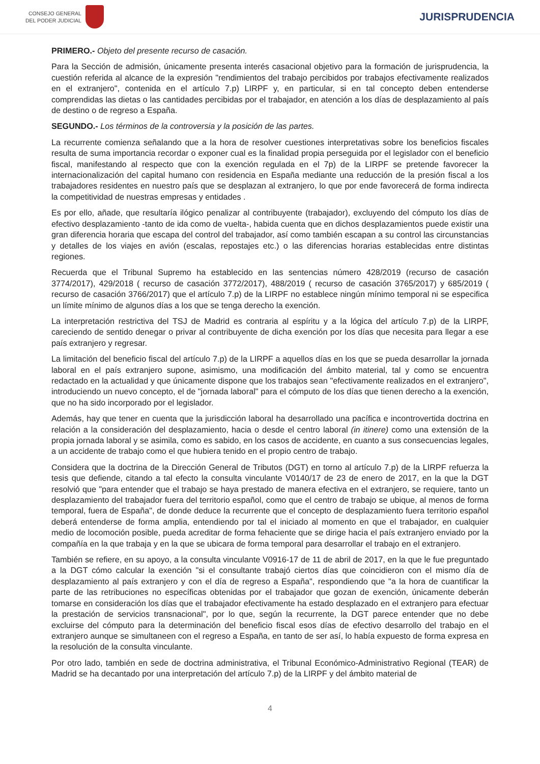CONSEJO GENERAL
DEL PODER JUDICIAL
JURISPRUDENCIA
PRIMERO.- Objeto del presente recurso de casación.
Para la Sección de admisión, únicamente presenta interés casacional objetivo para la formación de jurisprudencia, la cuestión referida al alcance de la expresión "rendimientos del trabajo percibidos por trabajos efectivamente realizados en el extranjero", contenida en el artículo 7.p) LIRPF y, en particular, si en tal concepto deben entenderse comprendidas las dietas o las cantidades percibidas por el trabajador, en atención a los días de desplazamiento al país de destino o de regreso a España.
SEGUNDO.- Los términos de la controversia y la posición de las partes.
La recurrente comienza señalando que a la hora de resolver cuestiones interpretativas sobre los beneficios fiscales resulta de suma importancia recordar o exponer cual es la finalidad propia perseguida por el legislador con el beneficio fiscal, manifestando al respecto que con la exención regulada en el 7p) de la LIRPF se pretende favorecer la internacionalización del capital humano con residencia en España mediante una reducción de la presión fiscal a los trabajadores residentes en nuestro país que se desplazan al extranjero, lo que por ende favorecerá de forma indirecta la competitividad de nuestras empresas y entidades .
Es por ello, añade, que resultaría ilógico penalizar al contribuyente (trabajador), excluyendo del cómputo los días de efectivo desplazamiento -tanto de ida como de vuelta-, habida cuenta que en dichos desplazamientos puede existir una gran diferencia horaria que escapa del control del trabajador, así como también escapan a su control las circunstancias y detalles de los viajes en avión (escalas, repostajes etc.) o las diferencias horarias establecidas entre distintas regiones.
Recuerda que el Tribunal Supremo ha establecido en las sentencias número 428/2019 (recurso de casación 3774/2017), 429/2018 ( recurso de casación 3772/2017), 488/2019 ( recurso de casación 3765/2017) y 685/2019 ( recurso de casación 3766/2017) que el artículo 7.p) de la LIRPF no establece ningún mínimo temporal ni se especifica un límite mínimo de algunos días a los que se tenga derecho la exención.
La interpretación restrictiva del TSJ de Madrid es contraria al espíritu y a la lógica del artículo 7.p) de la LIRPF, careciendo de sentido denegar o privar al contribuyente de dicha exención por los días que necesita para llegar a ese país extranjero y regresar.
La limitación del beneficio fiscal del artículo 7.p) de la LIRPF a aquellos días en los que se pueda desarrollar la jornada laboral en el país extranjero supone, asimismo, una modificación del ámbito material, tal y como se encuentra redactado en la actualidad y que únicamente dispone que los trabajos sean "efectivamente realizados en el extranjero", introduciendo un nuevo concepto, el de "jornada laboral" para el cómputo de los días que tienen derecho a la exención, que no ha sido incorporado por el legislador.
Además, hay que tener en cuenta que la jurisdicción laboral ha desarrollado una pacífica e incontrovertida doctrina en relación a la consideración del desplazamiento, hacia o desde el centro laboral (in itinere) como una extensión de la propia jornada laboral y se asimila, como es sabido, en los casos de accidente, en cuanto a sus consecuencias legales, a un accidente de trabajo como el que hubiera tenido en el propio centro de trabajo.
Considera que la doctrina de la Dirección General de Tributos (DGT) en torno al artículo 7.p) de la LIRPF refuerza la tesis que defiende, citando a tal efecto la consulta vinculante V0140/17 de 23 de enero de 2017, en la que la DGT resolvió que "para entender que el trabajo se haya prestado de manera efectiva en el extranjero, se requiere, tanto un desplazamiento del trabajador fuera del territorio español, como que el centro de trabajo se ubique, al menos de forma temporal, fuera de España", de donde deduce la recurrente que el concepto de desplazamiento fuera territorio español deberá entenderse de forma amplia, entendiendo por tal el iniciado al momento en que el trabajador, en cualquier medio de locomoción posible, pueda acreditar de forma fehaciente que se dirige hacia el país extranjero enviado por la compañía en la que trabaja y en la que se ubicara de forma temporal para desarrollar el trabajo en el extranjero.
También se refiere, en su apoyo, a la consulta vinculante V0916-17 de 11 de abril de 2017, en la que le fue preguntado a la DGT cómo calcular la exención "si el consultante trabajó ciertos días que coincidieron con el mismo día de desplazamiento al país extranjero y con el día de regreso a España", respondiendo que "a la hora de cuantificar la parte de las retribuciones no específicas obtenidas por el trabajador que gozan de exención, únicamente deberán tomarse en consideración los días que el trabajador efectivamente ha estado desplazado en el extranjero para efectuar la prestación de servicios transnacional", por lo que, según la recurrente, la DGT parece entender que no debe excluirse del cómputo para la determinación del beneficio fiscal esos días de efectivo desarrollo del trabajo en el extranjero aunque se simultaneen con el regreso a España, en tanto de ser así, lo había expuesto de forma expresa en la resolución de la consulta vinculante.
Por otro lado, también en sede de doctrina administrativa, el Tribunal Económico-Administrativo Regional (TEAR) de Madrid se ha decantado por una interpretación del artículo 7.p) de la LIRPF y del ámbito material de
4